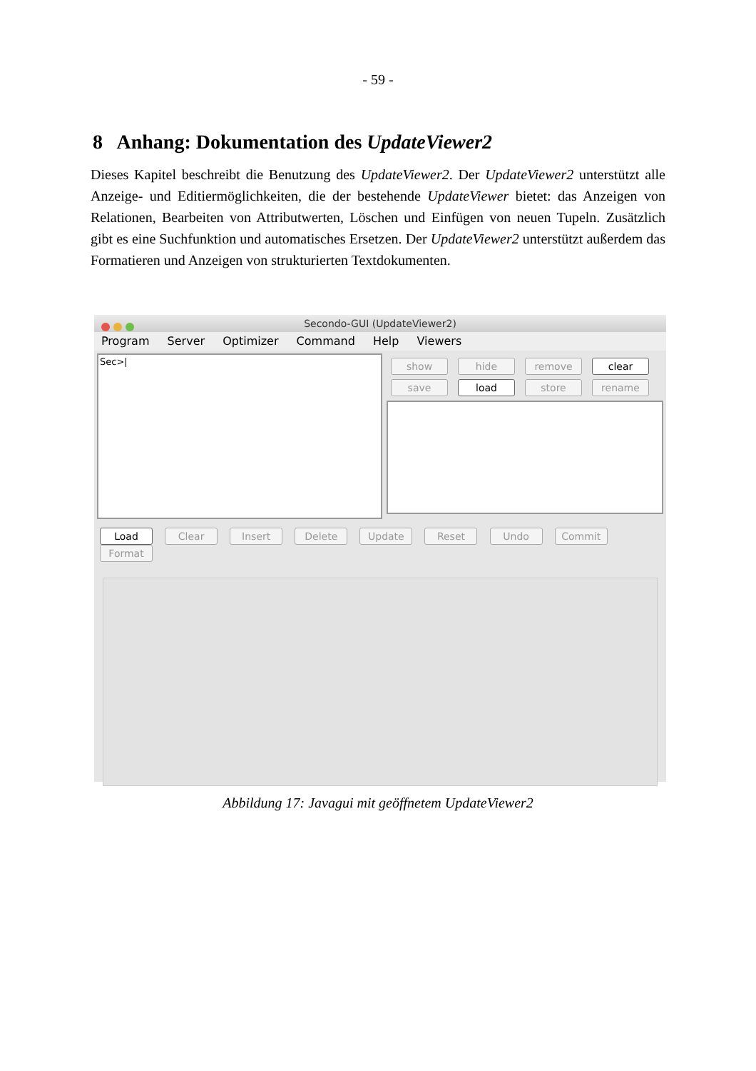- 59 -
8 Anhang: Dokumentation des UpdateViewer2
Dieses Kapitel beschreibt die Benutzung des UpdateViewer2. Der UpdateViewer2 unterstützt alle Anzeige- und Editiermöglichkeiten, die der bestehende UpdateViewer bietet: das Anzeigen von Relationen, Bearbeiten von Attributwerten, Löschen und Einfügen von neuen Tupeln. Zusätzlich gibt es eine Suchfunktion und automatisches Ersetzen. Der UpdateViewer2 unterstützt außerdem das Formatieren und Anzeigen von strukturierten Textdokumenten.
Secondo-GUI (UpdateViewer2)
Program Server Optimizer Command Help Viewers
Sec>|
show hide remove clear
save load store rename
Load Clear Insert Delete Update Reset Undo Commit Format
Abbildung 17: Javagui mit geöffnetem UpdateViewer2